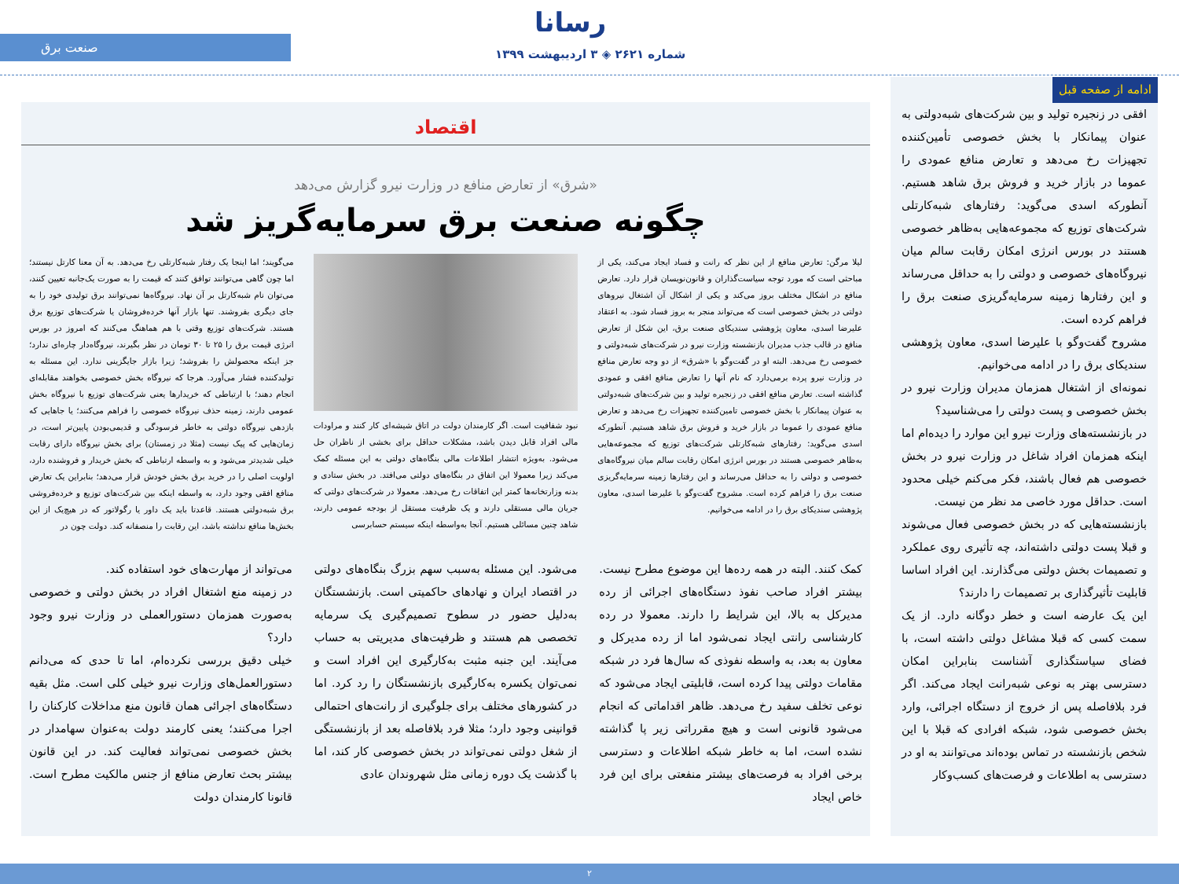رسانا
شماره ۲۶۲۱ ◈ ۳ اردیبهشت ۱۳۹۹
صنعت برق
ادامه از صفحه قبل
افقی در زنجیره تولید و بین شرکت‌های شبه‌دولتی به عنوان پیمانکار با بخش خصوصی تأمین‌کننده تجهیزات رخ می‌دهد و تعارض منافع عمودی را عموما در بازار خرید و فروش برق شاهد هستیم. آنطورکه اسدی می‌گوید: رفتارهای شبه‌کارتلی شرکت‌های توزیع که مجموعه‌هایی به‌ظاهر خصوصی هستند در بورس انرژی امکان رقابت سالم میان نیروگاه‌های خصوصی و دولتی را به حداقل می‌رساند و این رفتارها زمینه سرمایه‌گریزی صنعت برق را فراهم کرده است.
مشروح گفت‌وگو با علیرضا اسدی، معاون پژوهشی سندیکای برق را در ادامه می‌خوانیم.
نمونه‌ای از اشتغال همزمان مدیران وزارت نیرو در بخش خصوصی و پست دولتی را می‌شناسید؟
در بازنشسته‌های وزارت نیرو این موارد را دیده‌ام اما اینکه همزمان افراد شاغل در وزارت نیرو در بخش خصوصی هم فعال باشند، فکر می‌کنم خیلی محدود است. حداقل مورد خاصی مد نظر من نیست.
بازنشسته‌هایی که در بخش خصوصی فعال می‌شوند و قبلا پست دولتی داشته‌اند، چه تأثیری روی عملکرد و تصمیمات بخش دولتی می‌گذارند. این افراد اساسا قابلیت تأثیرگذاری بر تصمیمات را دارند؟
این یک عارضه است و خطر دوگانه دارد. از یک سمت کسی که قبلا مشاغل دولتی داشته است، با فضای سیاستگذاری آشناست بنابراین امکان دسترسی بهتر به نوعی شبه‌رانت ایجاد می‌کند. اگر فرد بلافاصله پس از خروج از دستگاه اجرائی، وارد بخش خصوصی شود، شبکه افرادی که قبلا با این شخص بازنشسته در تماس بوده‌اند می‌توانند به او در دسترسی به اطلاعات و فرصت‌های کسب‌وکار
اقتصاد
«شرق» از تعارض منافع در وزارت نیرو گزارش می‌دهد
چگونه صنعت برق سرمایه‌گریز شد
لیلا مرگن: تعارض منافع از این نظر که رانت و فساد ایجاد می‌کند، یکی از مباحثی است که مورد توجه سیاست‌گذاران و قانون‌نویسان قرار دارد. تعارض منافع در اشکال مختلف بروز می‌کند و یکی از اشکال آن اشتغال نیروهای دولتی در بخش خصوصی است که می‌تواند منجر به بروز فساد شود. به اعتقاد علیرضا اسدی، معاون پژوهشی سندیکای صنعت برق، این شکل از تعارض منافع در قالب جذب مدیران بازنشسته وزارت نیرو در شرکت‌های شبه‌دولتی و خصوصی رخ می‌دهد. البته او در گفت‌وگو با «شرق» از دو وجه تعارض منافع در وزارت نیرو پرده برمی‌دارد که نام آنها را تعارض منافع افقی و عمودی گذاشته است. تعارض منافع افقی در زنجیره تولید و بین شرکت‌های شبه‌دولتی به عنوان پیمانکار با بخش خصوصی تامین‌کننده تجهیزات رخ می‌دهد و تعارض منافع عمودی را عموما در بازار خرید و فروش برق شاهد هستیم. آنطورکه اسدی می‌گوید: رفتارهای شبه‌کارتلی شرکت‌های توزیع که مجموعه‌هایی به‌ظاهر خصوصی هستند در بورس انرژی امکان رقابت سالم میان نیروگاه‌های خصوصی و دولتی را به حداقل می‌رساند و این رفتارها زمینه سرمایه‌گریزی صنعت برق را فراهم کرده است. مشروح گفت‌وگو با علیرضا اسدی، معاون پژوهشی سندیکای برق را در ادامه می‌خوانیم.
نبود شفافیت است. اگر کارمندان دولت در اتاق شیشه‌ای کار کنند و مراودات مالی افراد قابل دیدن باشد، مشکلات حداقل برای بخشی از ناظران حل می‌شود. به‌ویژه انتشار اطلاعات مالی بنگاه‌های دولتی به این مسئله کمک می‌کند زیرا معمولا این اتفاق در بنگاه‌های دولتی می‌افتد. در بخش ستادی و بدنه وزارتخانه‌ها کمتر این اتفاقات رخ می‌دهد. معمولا در شرکت‌های دولتی که جریان مالی مستقلی دارند و یک ظرفیت مستقل از بودجه عمومی دارند، شاهد چنین مسائلی هستیم. آنجا به‌واسطه اینکه سیستم حسابرسی
می‌گویند؛ اما اینجا یک رفتار شبه‌کارتلی رخ می‌دهد. به آن معنا کارتل نیستند؛ اما چون گاهی می‌توانند توافق کنند که قیمت را به صورت یک‌جانبه تعیین کنند، می‌توان نام شبه‌کارتل بر آن نهاد. نیروگاه‌ها نمی‌توانند برق تولیدی خود را به جای دیگری بفروشند. تنها بازار آنها خرده‌فروشان یا شرکت‌های توزیع برق هستند. شرکت‌های توزیع وقتی با هم هماهنگ می‌کنند که امروز در بورس انرژی قیمت برق را ۲۵ تا ۳۰ تومان در نظر بگیرند، نیروگاه‌دار چاره‌ای ندارد؛ جز اینکه محصولش را بفروشد؛ زیرا بازار جایگزینی ندارد. این مسئله به تولیدکننده فشار می‌آورد. هرجا که نیروگاه بخش خصوصی بخواهند مقابله‌ای انجام دهند؛ با ارتباطی که خریدارها یعنی شرکت‌های توزیع با نیروگاه بخش عمومی دارند، زمینه حذف نیروگاه خصوصی را فراهم می‌کنند؛ یا جاهایی که بازدهی نیروگاه دولتی به خاطر فرسودگی و قدیمی‌بودن پایین‌تر است، در زمان‌هایی که پیک نیست (مثلا در زمستان) برای بخش نیروگاه دارای رقابت خیلی شدیدتر می‌شود و به واسطه ارتباطی که بخش خریدار و فروشنده دارد، اولویت اصلی را در خرید برق بخش خودش قرار می‌دهد؛ بنابراین یک تعارض منافع افقی وجود دارد، به واسطه اینکه بین شرکت‌های توزیع و خرده‌فروشی برق شبه‌دولتی هستند. قاعدتا باید یک داور یا رگولاتور که در هیچ‌یک از این بخش‌ها منافع نداشته باشد، این رقابت را منصفانه کند. دولت چون در
کمک کنند. البته در همه رده‌ها این موضوع مطرح نیست. بیشتر افراد صاحب نفوذ دستگاه‌های اجرائی از رده مدیرکل به بالا، این شرایط را دارند. معمولا در رده کارشناسی رانتی ایجاد نمی‌شود اما از رده مدیرکل و معاون به بعد، به واسطه نفوذی که سال‌ها فرد در شبکه مقامات دولتی پیدا کرده است، قابلیتی ایجاد می‌شود که نوعی تخلف سفید رخ می‌دهد. ظاهر اقداماتی که انجام می‌شود قانونی است و هیچ مقرراتی زیر پا گذاشته نشده است، اما به خاطر شبکه اطلاعات و دسترسی برخی افراد به فرصت‌های بیشتر منفعتی برای این فرد خاص ایجاد
می‌شود. این مسئله به‌سبب سهم بزرگ بنگاه‌های دولتی در اقتصاد ایران و نهادهای حاکمیتی است. بازنشستگان به‌دلیل حضور در سطوح تصمیم‌گیری یک سرمایه تخصصی هم هستند و ظرفیت‌های مدیریتی به حساب می‌آیند. این جنبه مثبت به‌کارگیری این افراد است و نمی‌توان یکسره به‌کارگیری بازنشستگان را رد کرد. اما در کشورهای مختلف برای جلوگیری از رانت‌های احتمالی قوانینی وجود دارد؛ مثلا فرد بلافاصله بعد از بازنشستگی از شغل دولتی نمی‌تواند در بخش خصوصی کار کند، اما با گذشت یک دوره زمانی مثل شهروندان عادی
می‌تواند از مهارت‌های خود استفاده کند.
در زمینه منع اشتغال افراد در بخش دولتی و خصوصی به‌صورت همزمان دستورالعملی در وزارت نیرو وجود دارد؟
خیلی دقیق بررسی نکرده‌ام، اما تا حدی که می‌دانم دستورالعمل‌های وزارت نیرو خیلی کلی است. مثل بقیه دستگاه‌های اجرائی همان قانون منع مداخلات کارکنان را اجرا می‌کنند؛ یعنی کارمند دولت به‌عنوان سهامدار در بخش خصوصی نمی‌تواند فعالیت کند. در این قانون بیشتر بحث تعارض منافع از جنس مالکیت مطرح است. قانونا کارمندان دولت
۲